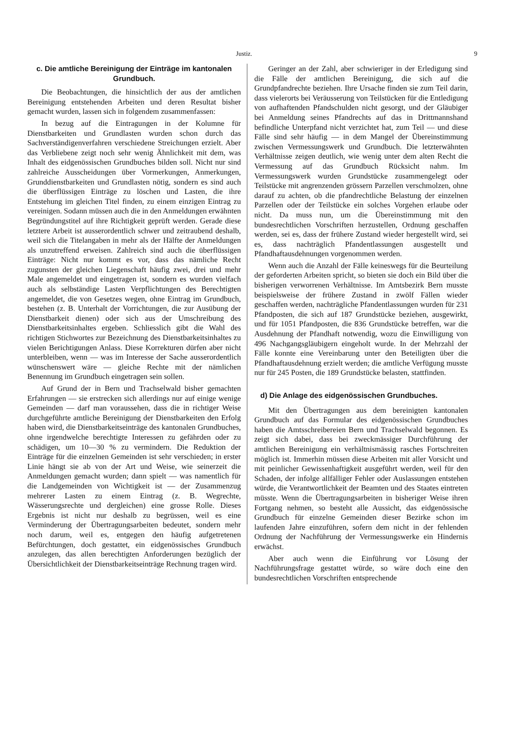Justiz. 9
c. Die amtliche Bereinigung der Einträge im kantonalen Grundbuch.
Die Beobachtungen, die hinsichtlich der aus der amtlichen Bereinigung entstehenden Arbeiten und deren Resultat bisher gemacht wurden, lassen sich in folgendem zusammenfassen:
In bezug auf die Eintragungen in der Kolumne für Dienstbarkeiten und Grundlasten wurden schon durch das Sachverständigenverfahren verschiedene Streichungen erzielt. Aber das Verbliebene zeigt noch sehr wenig Ähnlichkeit mit dem, was Inhalt des eidgenössischen Grundbuches bilden soll. Nicht nur sind zahlreiche Ausscheidungen über Vormerkungen, Anmerkungen, Grunddienstbarkeiten und Grundlasten nötig, sondern es sind auch die überflüssigen Einträge zu löschen und Lasten, die ihre Entstehung im gleichen Titel finden, zu einem einzigen Eintrag zu vereinigen. Sodann müssen auch die in den Anmeldungen erwähnten Begründungstitel auf ihre Richtigkeit geprüft werden. Gerade diese letztere Arbeit ist ausserordentlich schwer und zeitraubend deshalb, weil sich die Titelangaben in mehr als der Hälfte der Anmeldungen als unzutreffend erweisen. Zahlreich sind auch die überflüssigen Einträge: Nicht nur kommt es vor, dass das nämliche Recht zugunsten der gleichen Liegenschaft häufig zwei, drei und mehr Male angemeldet und eingetragen ist, sondern es wurden vielfach auch als selbständige Lasten Verpflichtungen des Berechtigten angemeldet, die von Gesetzes wegen, ohne Eintrag im Grundbuch, bestehen (z. B. Unterhalt der Vorrichtungen, die zur Ausübung der Dienstbarkeit dienen) oder sich aus der Umschreibung des Dienstbarkeitsinhaltes ergeben. Schliesslich gibt die Wahl des richtigen Stichwortes zur Bezeichnung des Dienstbarkeitsinhaltes zu vielen Berichtigungen Anlass. Diese Korrekturen dürfen aber nicht unterbleiben, wenn — was im Interesse der Sache ausserordentlich wünschenswert wäre — gleiche Rechte mit der nämlichen Benennung im Grundbuch eingetragen sein sollen.
Auf Grund der in Bern und Trachselwald bisher gemachten Erfahrungen — sie erstrecken sich allerdings nur auf einige wenige Gemeinden — darf man voraussehen, dass die in richtiger Weise durchgeführte amtliche Bereinigung der Dienstbarkeiten den Erfolg haben wird, die Dienstbarkeitseinträge des kantonalen Grundbuches, ohne irgendwelche berechtigte Interessen zu gefährden oder zu schädigen, um 10—30 % zu vermindern. Die Reduktion der Einträge für die einzelnen Gemeinden ist sehr verschieden; in erster Linie hängt sie ab von der Art und Weise, wie seinerzeit die Anmeldungen gemacht wurden; dann spielt — was namentlich für die Landgemeinden von Wichtigkeit ist — der Zusammenzug mehrerer Lasten zu einem Eintrag (z. B. Wegrechte, Wässerungsrechte und dergleichen) eine grosse Rolle. Dieses Ergebnis ist nicht nur deshalb zu begrüssen, weil es eine Verminderung der Übertragungsarbeiten bedeutet, sondern mehr noch darum, weil es, entgegen den häufig aufgetretenen Befürchtungen, doch gestattet, ein eidgenössisches Grundbuch anzulegen, das allen berechtigten Anforderungen bezüglich der Übersichtlichkeit der Dienstbarkeitseinträge Rechnung tragen wird.
Geringer an der Zahl, aber schwieriger in der Erledigung sind die Fälle der amtlichen Bereinigung, die sich auf die Grundpfandrechte beziehen. Ihre Ursache finden sie zum Teil darin, dass vielerorts bei Veräusserung von Teilstücken für die Entledigung von aufhaftenden Pfandschulden nicht gesorgt, und der Gläubiger bei Anmeldung seines Pfandrechts auf das in Drittmannshand befindliche Unterpfand nicht verzichtet hat, zum Teil — und diese Fälle sind sehr häufig — in dem Mangel der Übereinstimmung zwischen Vermessungswerk und Grundbuch. Die letzterwähnten Verhältnisse zeigen deutlich, wie wenig unter dem alten Recht die Vermessung auf das Grundbuch Rücksicht nahm. Im Vermessungswerk wurden Grundstücke zusammengelegt oder Teilstücke mit angrenzenden grössern Parzellen verschmolzen, ohne darauf zu achten, ob die pfandrechtliche Belastung der einzelnen Parzellen oder der Teilstücke ein solches Vorgehen erlaube oder nicht. Da muss nun, um die Übereinstimmung mit den bundesrechtlichen Vorschriften herzustellen, Ordnung geschaffen werden, sei es, dass der frühere Zustand wieder hergestellt wird, sei es, dass nachträglich Pfandentlassungen ausgestellt und Pfandhaftausdehnungen vorgenommen werden.
Wenn auch die Anzahl der Fälle keineswegs für die Beurteilung der geforderten Arbeiten spricht, so bieten sie doch ein Bild über die bisherigen verworrenen Verhältnisse. Im Amtsbezirk Bern musste beispielsweise der frühere Zustand in zwölf Fällen wieder geschaffen werden, nachträgliche Pfandentlassungen wurden für 231 Pfandposten, die sich auf 187 Grundstücke beziehen, ausgewirkt, und für 1051 Pfandposten, die 836 Grundstücke betreffen, war die Ausdehnung der Pfandhaft notwendig, wozu die Einwilligung von 496 Nachgangsgläubigern eingeholt wurde. In der Mehrzahl der Fälle konnte eine Vereinbarung unter den Beteiligten über die Pfandhaftausdehnung erzielt werden; die amtliche Verfügung musste nur für 245 Posten, die 189 Grundstücke belasten, stattfinden.
d) Die Anlage des eidgenössischen Grundbuches.
Mit den Übertragungen aus dem bereinigten kantonalen Grundbuch auf das Formular des eidgenössischen Grundbuches haben die Amtsschreibereien Bern und Trachselwald begonnen. Es zeigt sich dabei, dass bei zweckmässiger Durchführung der amtlichen Bereinigung ein verhältnismässig rasches Fortschreiten möglich ist. Immerhin müssen diese Arbeiten mit aller Vorsicht und mit peinlicher Gewissenhaftigkeit ausgeführt werden, weil für den Schaden, der infolge allfälliger Fehler oder Auslassungen entstehen würde, die Verantwortlichkeit der Beamten und des Staates eintreten müsste. Wenn die Übertragungsarbeiten in bisheriger Weise ihren Fortgang nehmen, so besteht alle Aussicht, das eidgenössische Grundbuch für einzelne Gemeinden dieser Bezirke schon im laufenden Jahre einzuführen, sofern dem nicht in der fehlenden Ordnung der Nachführung der Vermessungswerke ein Hindernis erwächst.
Aber auch wenn die Einführung vor Lösung der Nachführungsfrage gestattet würde, so wäre doch eine den bundesrechtlichen Vorschriften entsprechende